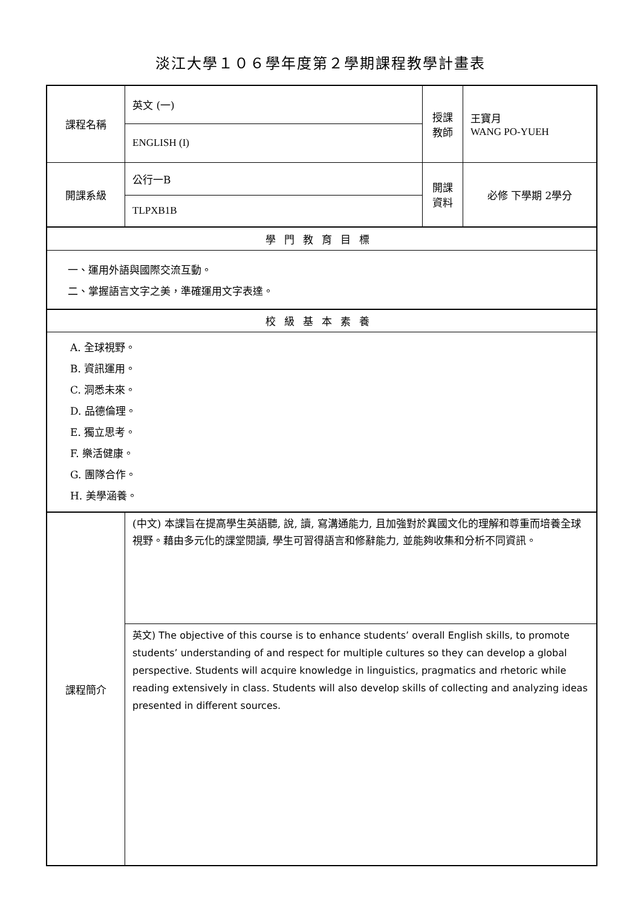淡江大學１０６學年度第２學期課程教學計畫表
| 課程名稱 | 英文 (一) | 授課 教師 | 王寶月 WANG PO-YUEH |
| | ENGLISH (I) | | |
| 開課系級 | 公行一B | 開課 資料 | 必修 下學期 2學分 |
| | TLPXB1B | | |
| 學門教育目標 | | | |
| 一、運用外語與國際交流互動。 二、掌握語言文字之美，準確運用文字表達。 | | | |
| 校級基本素養 | | | |
| A. 全球視野。 B. 資訊運用。 C. 洞悉未來。 D. 品德倫理。 E. 獨立思考。 F. 樂活健康。 G. 團隊合作。 H. 美學涵養。 | | | |
| 課程簡介 | (中文) 本課旨在提高學生英語聽, 說, 讀, 寫溝通能力, 且加強對於異國文化的理解和尊重而培養全球視野。藉由多元化的課堂閱讀, 學生可習得語言和修辭能力, 並能夠收集和分析不同資訊。 | | |
| | 英文) The objective of this course is to enhance students’ overall English skills, to promote students’ understanding of and respect for multiple cultures so they can develop a global perspective. Students will acquire knowledge in linguistics, pragmatics and rhetoric while reading extensively in class. Students will also develop skills of collecting and analyzing ideas presented in different sources. | | |